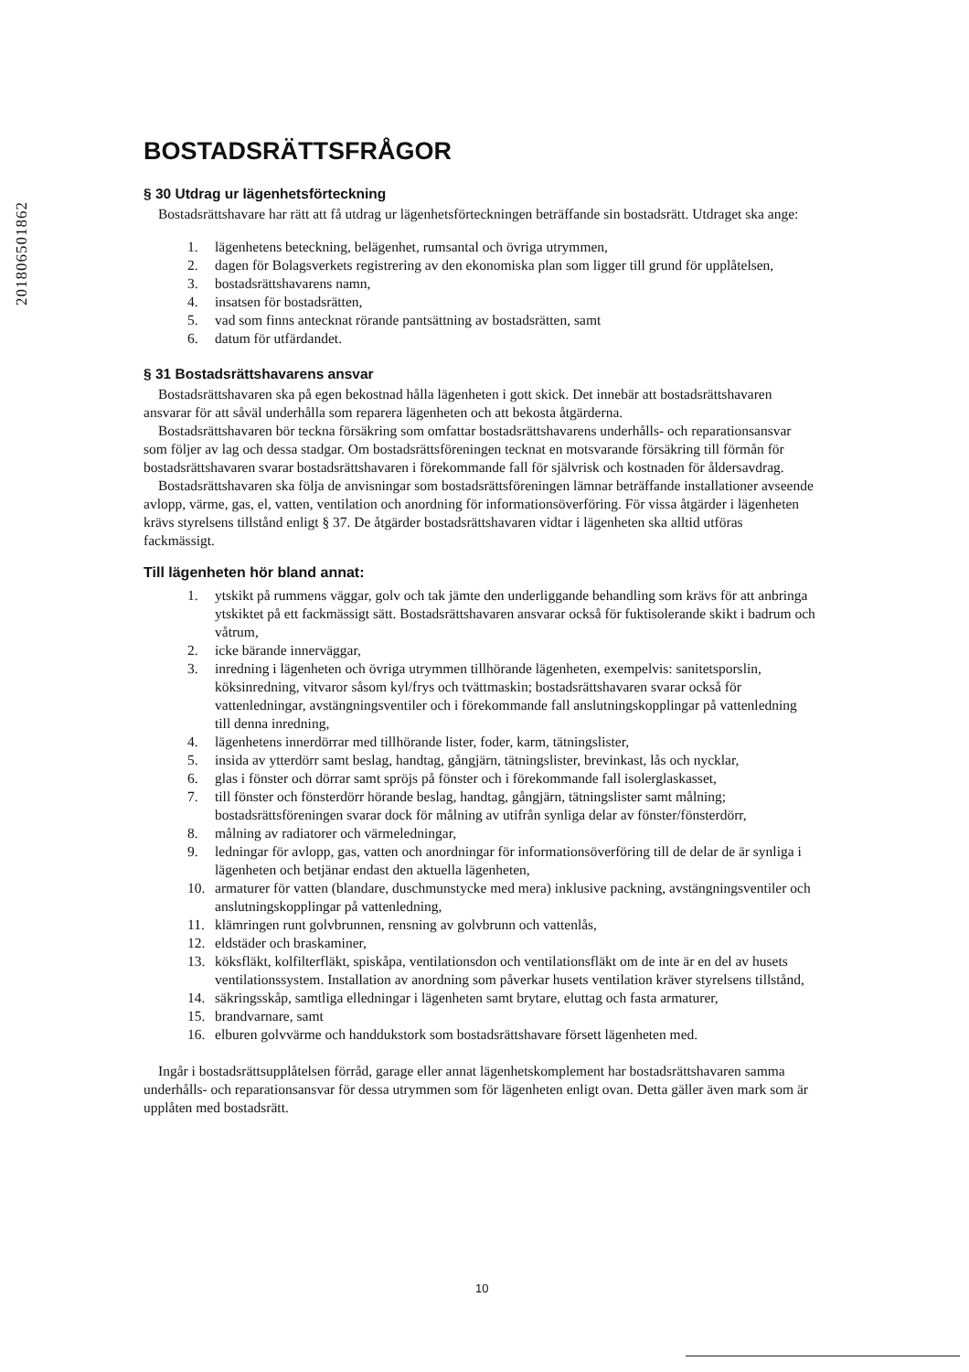201806501862
BOSTADSRÄTTSFRÅGOR
§ 30 Utdrag ur lägenhetsförteckning
Bostadsrättshavare har rätt att få utdrag ur lägenhetsförteckningen beträffande sin bostadsrätt. Utdraget ska ange:
1. lägenhetens beteckning, belägenhet, rumsantal och övriga utrymmen,
2. dagen för Bolagsverkets registrering av den ekonomiska plan som ligger till grund för upplåtelsen,
3. bostadsrättshavarens namn,
4. insatsen för bostadsrätten,
5. vad som finns antecknat rörande pantsättning av bostadsrätten, samt
6. datum för utfärdandet.
§ 31 Bostadsrättshavarens ansvar
Bostadsrättshavaren ska på egen bekostnad hålla lägenheten i gott skick. Det innebär att bostadsrättshavaren ansvarar för att såväl underhålla som reparera lägenheten och att bekosta åtgärderna.
Bostadsrättshavaren bör teckna försäkring som omfattar bostadsrättshavarens underhålls- och reparationsansvar som följer av lag och dessa stadgar. Om bostadsrättsföreningen tecknat en motsvarande försäkring till förmån för bostadsrättshavaren svarar bostadsrättshavaren i förekommande fall för självrisk och kostnaden för åldersavdrag.
Bostadsrättshavaren ska följa de anvisningar som bostadsrättsföreningen lämnar beträffande installationer avseende avlopp, värme, gas, el, vatten, ventilation och anordning för informationsöverföring. För vissa åtgärder i lägenheten krävs styrelsens tillstånd enligt § 37. De åtgärder bostadsrättshavaren vidtar i lägenheten ska alltid utföras fackmässigt.
Till lägenheten hör bland annat:
1. ytskikt på rummens väggar, golv och tak jämte den underliggande behandling som krävs för att anbringa ytskiktet på ett fackmässigt sätt. Bostadsrättshavaren ansvarar också för fuktisolerande skikt i badrum och våtrum,
2. icke bärande innerväggar,
3. inredning i lägenheten och övriga utrymmen tillhörande lägenheten, exempelvis: sanitetsporslin, köksinredning, vitvaror såsom kyl/frys och tvättmaskin; bostadsrättshavaren svarar också för vattenledningar, avstängningsventiler och i förekommande fall anslutningskopplingar på vattenledning till denna inredning,
4. lägenhetens innerdörrar med tillhörande lister, foder, karm, tätningslister,
5. insida av ytterdörr samt beslag, handtag, gångjärn, tätningslister, brevinkast, lås och nycklar,
6. glas i fönster och dörrar samt spröjs på fönster och i förekommande fall isolerglaskasset,
7. till fönster och fönsterdörr hörande beslag, handtag, gångjärn, tätningslister samt målning; bostadsrättsföreningen svarar dock för målning av utifrån synliga delar av fönster/fönsterdörr,
8. målning av radiatorer och värmeledningar,
9. ledningar för avlopp, gas, vatten och anordningar för informationsöverföring till de delar de är synliga i lägenheten och betjänar endast den aktuella lägenheten,
10. armaturer för vatten (blandare, duschmunstycke med mera) inklusive packning, avstängningsventiler och anslutningskopplingar på vattenledning,
11. klämringen runt golvbrunnen, rensning av golvbrunn och vattenlås,
12. eldstäder och braskaminer,
13. köksfläkt, kolfilterfläkt, spiskåpa, ventilationsdon och ventilationsfläkt om de inte är en del av husets ventilationssystem. Installation av anordning som påverkar husets ventilation kräver styrelsens tillstånd,
14. säkringsskåp, samtliga elledningar i lägenheten samt brytare, eluttag och fasta armaturer,
15. brandvarnare, samt
16. elburen golvvärme och handdukstork som bostadsrättshavare försett lägenheten med.
Ingår i bostadsrättsupplåtelsen förråd, garage eller annat lägenhetskomplement har bostadsrättshavaren samma underhålls- och reparationsansvar för dessa utrymmen som för lägenheten enligt ovan. Detta gäller även mark som är upplåten med bostadsrätt.
10